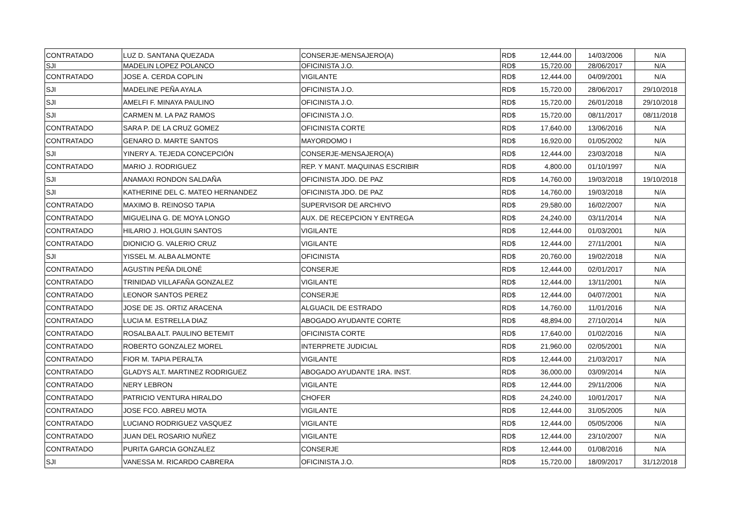| CONTRATADO | LUZ D. SANTANA QUEZADA | CONSERJE-MENSAJERO(A) | RD$ | 12,444.00 | 14/03/2006 | N/A |
| SJI | MADELIN LOPEZ POLANCO | OFICINISTA J.O. | RD$ | 15,720.00 | 28/06/2017 | N/A |
| CONTRATADO | JOSE A. CERDA COPLIN | VIGILANTE | RD$ | 12,444.00 | 04/09/2001 | N/A |
| SJI | MADELINE PEÑA AYALA | OFICINISTA J.O. | RD$ | 15,720.00 | 28/06/2017 | 29/10/2018 |
| SJI | AMELFI F. MINAYA PAULINO | OFICINISTA J.O. | RD$ | 15,720.00 | 26/01/2018 | 29/10/2018 |
| SJI | CARMEN M. LA PAZ RAMOS | OFICINISTA J.O. | RD$ | 15,720.00 | 08/11/2017 | 08/11/2018 |
| CONTRATADO | SARA P. DE LA CRUZ GOMEZ | OFICINISTA CORTE | RD$ | 17,640.00 | 13/06/2016 | N/A |
| CONTRATADO | GENARO D. MARTE SANTOS | MAYORDOMO I | RD$ | 16,920.00 | 01/05/2002 | N/A |
| SJI | YINERY A. TEJEDA CONCEPCIÓN | CONSERJE-MENSAJERO(A) | RD$ | 12,444.00 | 23/03/2018 | N/A |
| CONTRATADO | MARIO J. RODRIGUEZ | REP. Y MANT. MAQUINAS ESCRIBIR | RD$ | 4,800.00 | 01/10/1997 | N/A |
| SJI | ANAMAXI RONDON SALDAÑA | OFICINISTA JDO. DE PAZ | RD$ | 14,760.00 | 19/03/2018 | 19/10/2018 |
| SJI | KATHERINE DEL C. MATEO HERNANDEZ | OFICINISTA JDO. DE PAZ | RD$ | 14,760.00 | 19/03/2018 | N/A |
| CONTRATADO | MAXIMO B. REINOSO TAPIA | SUPERVISOR DE ARCHIVO | RD$ | 29,580.00 | 16/02/2007 | N/A |
| CONTRATADO | MIGUELINA G. DE MOYA LONGO | AUX. DE RECEPCION Y ENTREGA | RD$ | 24,240.00 | 03/11/2014 | N/A |
| CONTRATADO | HILARIO J. HOLGUIN SANTOS | VIGILANTE | RD$ | 12,444.00 | 01/03/2001 | N/A |
| CONTRATADO | DIONICIO G. VALERIO CRUZ | VIGILANTE | RD$ | 12,444.00 | 27/11/2001 | N/A |
| SJI | YISSEL M. ALBA ALMONTE | OFICINISTA | RD$ | 20,760.00 | 19/02/2018 | N/A |
| CONTRATADO | AGUSTIN PEÑA DILONÉ | CONSERJE | RD$ | 12,444.00 | 02/01/2017 | N/A |
| CONTRATADO | TRINIDAD VILLAFAÑA GONZALEZ | VIGILANTE | RD$ | 12,444.00 | 13/11/2001 | N/A |
| CONTRATADO | LEONOR SANTOS PEREZ | CONSERJE | RD$ | 12,444.00 | 04/07/2001 | N/A |
| CONTRATADO | JOSE DE JS. ORTIZ ARACENA | ALGUACIL DE ESTRADO | RD$ | 14,760.00 | 11/01/2016 | N/A |
| CONTRATADO | LUCIA M. ESTRELLA DIAZ | ABOGADO AYUDANTE CORTE | RD$ | 48,894.00 | 27/10/2014 | N/A |
| CONTRATADO | ROSALBA ALT. PAULINO BETEMIT | OFICINISTA CORTE | RD$ | 17,640.00 | 01/02/2016 | N/A |
| CONTRATADO | ROBERTO GONZALEZ MOREL | INTERPRETE JUDICIAL | RD$ | 21,960.00 | 02/05/2001 | N/A |
| CONTRATADO | FIOR M. TAPIA PERALTA | VIGILANTE | RD$ | 12,444.00 | 21/03/2017 | N/A |
| CONTRATADO | GLADYS ALT. MARTINEZ RODRIGUEZ | ABOGADO AYUDANTE 1RA. INST. | RD$ | 36,000.00 | 03/09/2014 | N/A |
| CONTRATADO | NERY LEBRON | VIGILANTE | RD$ | 12,444.00 | 29/11/2006 | N/A |
| CONTRATADO | PATRICIO VENTURA HIRALDO | CHOFER | RD$ | 24,240.00 | 10/01/2017 | N/A |
| CONTRATADO | JOSE FCO. ABREU MOTA | VIGILANTE | RD$ | 12,444.00 | 31/05/2005 | N/A |
| CONTRATADO | LUCIANO RODRIGUEZ VASQUEZ | VIGILANTE | RD$ | 12,444.00 | 05/05/2006 | N/A |
| CONTRATADO | JUAN DEL ROSARIO NUÑEZ | VIGILANTE | RD$ | 12,444.00 | 23/10/2007 | N/A |
| CONTRATADO | PURITA GARCIA GONZALEZ | CONSERJE | RD$ | 12,444.00 | 01/08/2016 | N/A |
| SJI | VANESSA M. RICARDO CABRERA | OFICINISTA J.O. | RD$ | 15,720.00 | 18/09/2017 | 31/12/2018 |